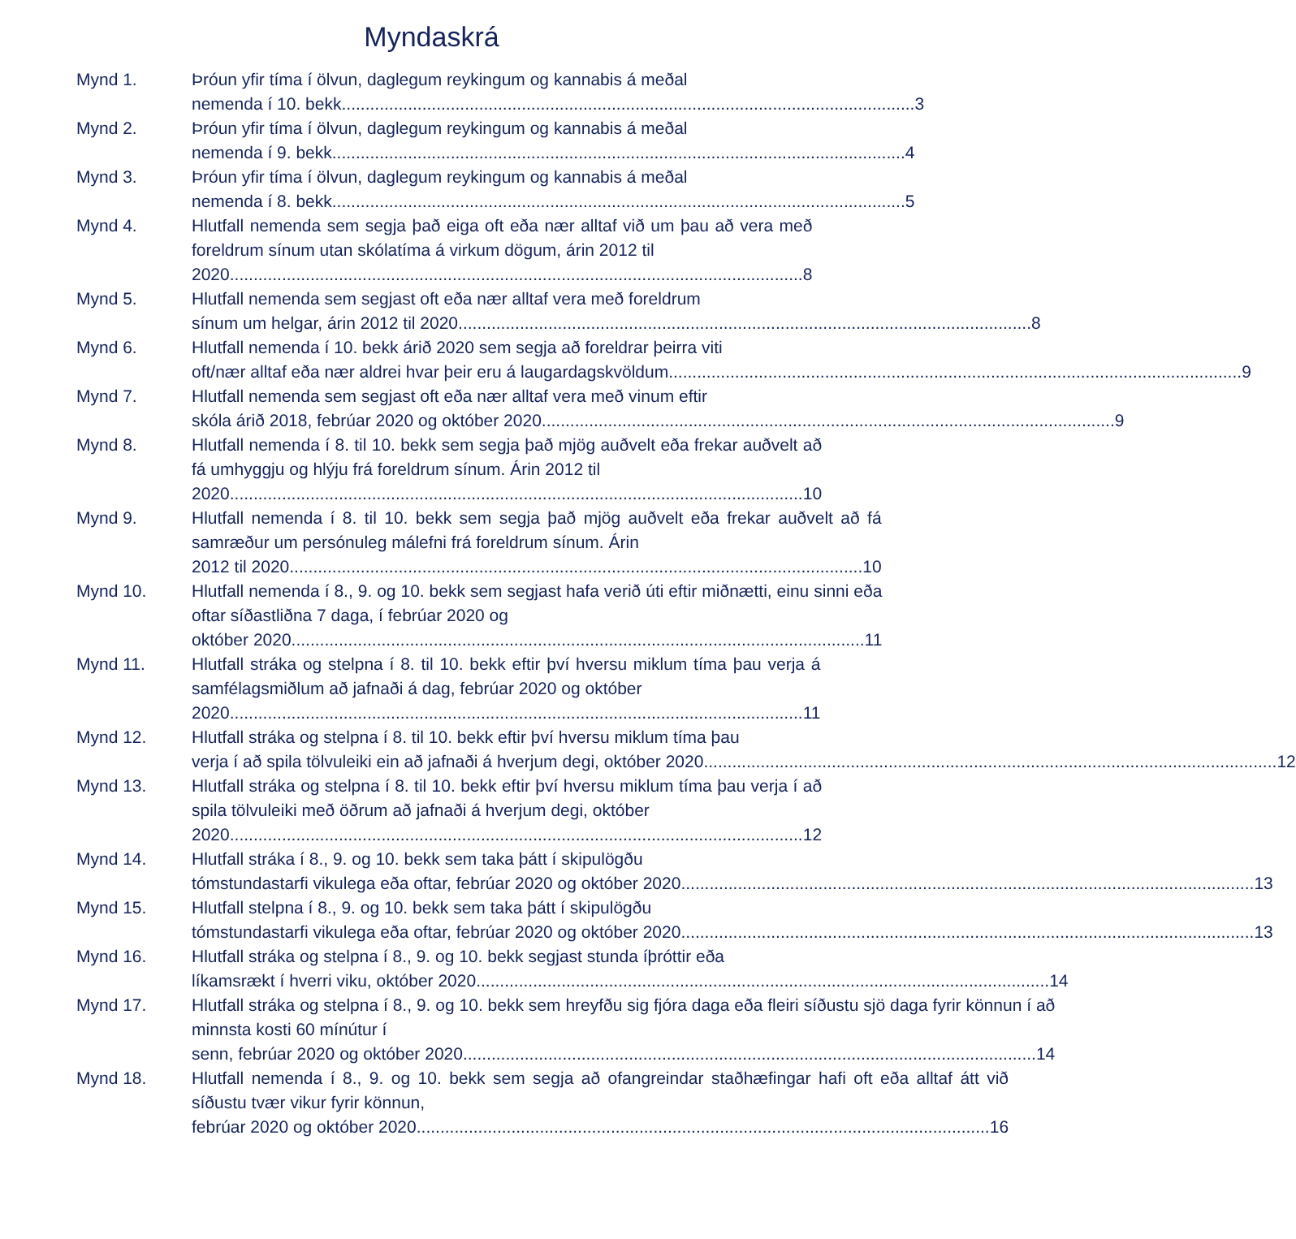Myndaskrá
Mynd 1. Þróun yfir tíma í ölvun, daglegum reykingum og kannabis á meðal
nemenda í 10. bekk......................................................................................................................... 3
Mynd 2. Þróun yfir tíma í ölvun, daglegum reykingum og kannabis á meðal
nemenda í 9. bekk......................................................................................................................... 4
Mynd 3. Þróun yfir tíma í ölvun, daglegum reykingum og kannabis á meðal
nemenda í 8. bekk......................................................................................................................... 5
Mynd 4. Hlutfall nemenda sem segja það eiga oft eða nær alltaf við um þau að vera með foreldrum sínum utan skólatíma á virkum dögum, árin 2012 til
2020......................................................................................................................... 8
Mynd 5. Hlutfall nemenda sem segjast oft eða nær alltaf vera með foreldrum
sínum um helgar, árin 2012 til 2020......................................................................................................................... 8
Mynd 6. Hlutfall nemenda í 10. bekk árið 2020 sem segja að foreldrar þeirra viti
oft/nær alltaf eða nær aldrei hvar þeir eru á laugardagskvöldum......................................................................................................................... 9
Mynd 7. Hlutfall nemenda sem segjast oft eða nær alltaf vera með vinum eftir
skóla árið 2018, febrúar 2020 og október 2020......................................................................................................................... 9
Mynd 8. Hlutfall nemenda í 8. til 10. bekk sem segja það mjög auðvelt eða frekar auðvelt að fá umhyggju og hlýju frá foreldrum sínum. Árin 2012 til
2020......................................................................................................................... 10
Mynd 9. Hlutfall nemenda í 8. til 10. bekk sem segja það mjög auðvelt eða frekar auðvelt að fá samræður um persónuleg málefni frá foreldrum sínum. Árin
2012 til 2020......................................................................................................................... 10
Mynd 10. Hlutfall nemenda í 8., 9. og 10. bekk sem segjast hafa verið úti eftir miðnætti, einu sinni eða oftar síðastliðna 7 daga, í febrúar 2020 og
október 2020......................................................................................................................... 11
Mynd 11. Hlutfall stráka og stelpna í 8. til 10. bekk eftir því hversu miklum tíma þau verja á samfélagsmiðlum að jafnaði á dag, febrúar 2020 og október
2020......................................................................................................................... 11
Mynd 12. Hlutfall stráka og stelpna í 8. til 10. bekk eftir því hversu miklum tíma þau
verja í að spila tölvuleiki ein að jafnaði á hverjum degi, október 2020......................................................................................................................... 12
Mynd 13. Hlutfall stráka og stelpna í 8. til 10. bekk eftir því hversu miklum tíma þau verja í að spila tölvuleiki með öðrum að jafnaði á hverjum degi, október
2020......................................................................................................................... 12
Mynd 14. Hlutfall stráka í 8., 9. og 10. bekk sem taka þátt í skipulögðu
tómstundastarfi vikulega eða oftar, febrúar 2020 og október 2020......................................................................................................................... 13
Mynd 15. Hlutfall stelpna í 8., 9. og 10. bekk sem taka þátt í skipulögðu
tómstundastarfi vikulega eða oftar, febrúar 2020 og október 2020......................................................................................................................... 13
Mynd 16. Hlutfall stráka og stelpna í 8., 9. og 10. bekk segjast stunda íþróttir eða
líkamsrækt í hverri viku, október 2020 ......................................................................................................................... 14
Mynd 17. Hlutfall stráka og stelpna í 8., 9. og 10. bekk sem hreyfðu sig fjóra daga eða fleiri síðustu sjö daga fyrir könnun í að minnsta kosti 60 mínútur í
senn, febrúar 2020 og október 2020......................................................................................................................... 14
Mynd 18. Hlutfall nemenda í 8., 9. og 10. bekk sem segja að ofangreindar staðhæfingar hafi oft eða alltaf átt við síðustu tvær vikur fyrir könnun,
febrúar 2020 og október 2020......................................................................................................................... 16